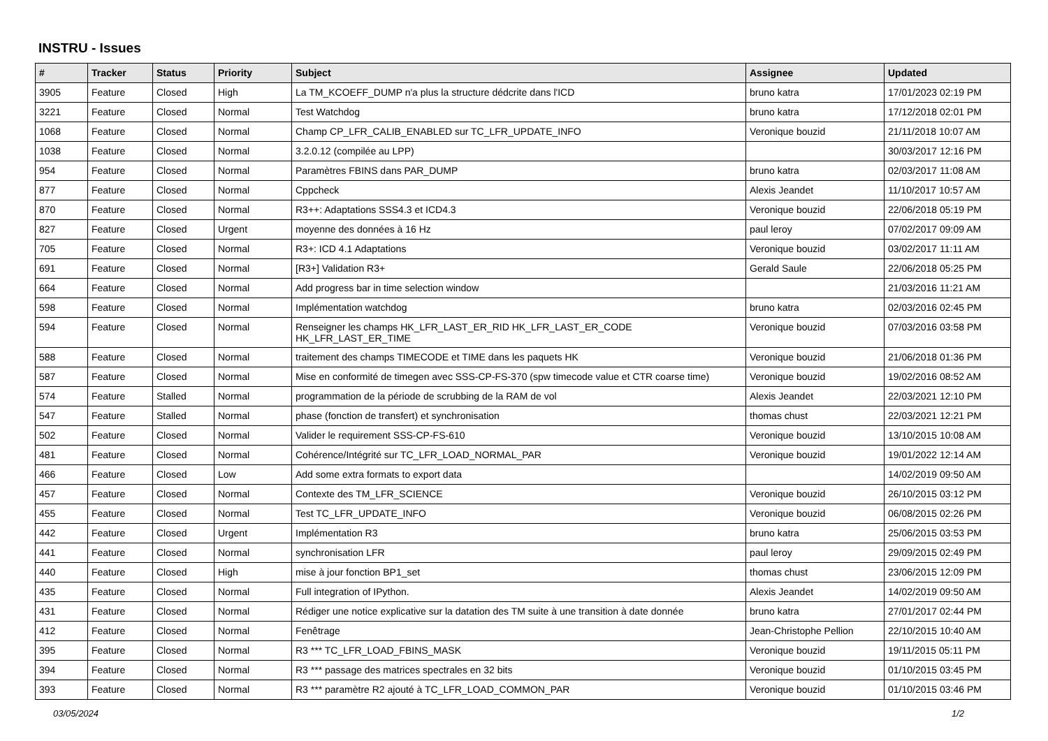INSTRU - Issues
| # | Tracker | Status | Priority | Subject | Assignee | Updated |
| --- | --- | --- | --- | --- | --- | --- |
| 3905 | Feature | Closed | High | La TM_KCOEFF_DUMP n'a plus la structure dédcrite dans l'ICD | bruno katra | 17/01/2023 02:19 PM |
| 3221 | Feature | Closed | Normal | Test Watchdog | bruno katra | 17/12/2018 02:01 PM |
| 1068 | Feature | Closed | Normal | Champ CP_LFR_CALIB_ENABLED sur TC_LFR_UPDATE_INFO | Veronique bouzid | 21/11/2018 10:07 AM |
| 1038 | Feature | Closed | Normal | 3.2.0.12 (compilée au LPP) | | 30/03/2017 12:16 PM |
| 954 | Feature | Closed | Normal | Paramètres FBINS dans PAR_DUMP | bruno katra | 02/03/2017 11:08 AM |
| 877 | Feature | Closed | Normal | Cppcheck | Alexis Jeandet | 11/10/2017 10:57 AM |
| 870 | Feature | Closed | Normal | R3++: Adaptations SSS4.3 et ICD4.3 | Veronique bouzid | 22/06/2018 05:19 PM |
| 827 | Feature | Closed | Urgent | moyenne des données à 16 Hz | paul leroy | 07/02/2017 09:09 AM |
| 705 | Feature | Closed | Normal | R3+: ICD 4.1 Adaptations | Veronique bouzid | 03/02/2017 11:11 AM |
| 691 | Feature | Closed | Normal | [R3+] Validation R3+ | Gerald Saule | 22/06/2018 05:25 PM |
| 664 | Feature | Closed | Normal | Add progress bar in time selection window | | 21/03/2016 11:21 AM |
| 598 | Feature | Closed | Normal | Implémentation watchdog | bruno katra | 02/03/2016 02:45 PM |
| 594 | Feature | Closed | Normal | Renseigner les champs HK_LFR_LAST_ER_RID HK_LFR_LAST_ER_CODE HK_LFR_LAST_ER_TIME | Veronique bouzid | 07/03/2016 03:58 PM |
| 588 | Feature | Closed | Normal | traitement des champs TIMECODE et TIME dans les paquets HK | Veronique bouzid | 21/06/2018 01:36 PM |
| 587 | Feature | Closed | Normal | Mise en conformité de timegen avec SSS-CP-FS-370 (spw timecode value et CTR coarse time) | Veronique bouzid | 19/02/2016 08:52 AM |
| 574 | Feature | Stalled | Normal | programmation de la période de scrubbing de la RAM de vol | Alexis Jeandet | 22/03/2021 12:10 PM |
| 547 | Feature | Stalled | Normal | phase (fonction de transfert) et synchronisation | thomas chust | 22/03/2021 12:21 PM |
| 502 | Feature | Closed | Normal | Valider le requirement SSS-CP-FS-610 | Veronique bouzid | 13/10/2015 10:08 AM |
| 481 | Feature | Closed | Normal | Cohérence/Intégrité sur TC_LFR_LOAD_NORMAL_PAR | Veronique bouzid | 19/01/2022 12:14 AM |
| 466 | Feature | Closed | Low | Add some extra formats to export data | | 14/02/2019 09:50 AM |
| 457 | Feature | Closed | Normal | Contexte des TM_LFR_SCIENCE | Veronique bouzid | 26/10/2015 03:12 PM |
| 455 | Feature | Closed | Normal | Test TC_LFR_UPDATE_INFO | Veronique bouzid | 06/08/2015 02:26 PM |
| 442 | Feature | Closed | Urgent | Implémentation R3 | bruno katra | 25/06/2015 03:53 PM |
| 441 | Feature | Closed | Normal | synchronisation LFR | paul leroy | 29/09/2015 02:49 PM |
| 440 | Feature | Closed | High | mise à jour fonction BP1_set | thomas chust | 23/06/2015 12:09 PM |
| 435 | Feature | Closed | Normal | Full integration of IPython. | Alexis Jeandet | 14/02/2019 09:50 AM |
| 431 | Feature | Closed | Normal | Rédiger une notice explicative sur la datation des TM suite à une transition à date donnée | bruno katra | 27/01/2017 02:44 PM |
| 412 | Feature | Closed | Normal | Fenêtrage | Jean-Christophe Pellion | 22/10/2015 10:40 AM |
| 395 | Feature | Closed | Normal | R3 *** TC_LFR_LOAD_FBINS_MASK | Veronique bouzid | 19/11/2015 05:11 PM |
| 394 | Feature | Closed | Normal | R3 *** passage des matrices spectrales en 32 bits | Veronique bouzid | 01/10/2015 03:45 PM |
| 393 | Feature | Closed | Normal | R3 *** paramètre R2 ajouté à TC_LFR_LOAD_COMMON_PAR | Veronique bouzid | 01/10/2015 03:46 PM |
03/05/2024 1/2